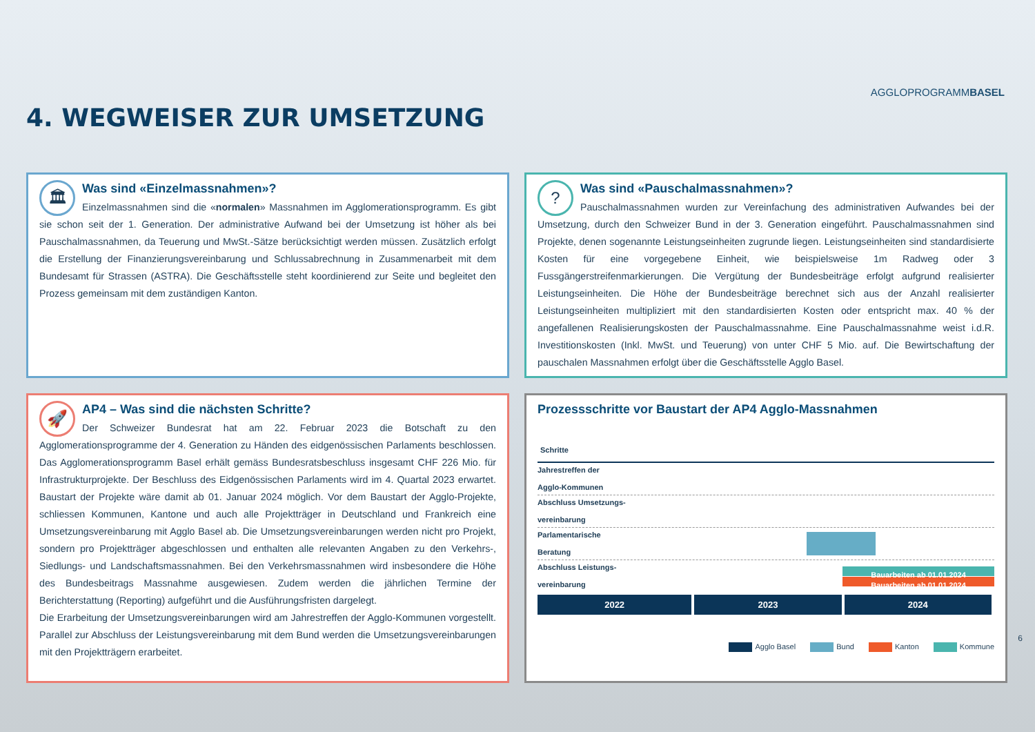4. WEGWEISER ZUR UMSETZUNG
AGGLOPROGRAMMBASEL
🏛
Was sind «Einzelmassnahmen»?
Einzelmassnahmen sind die «normalen» Massnahmen im Agglomerationsprogramm. Es gibt sie schon seit der 1. Generation. Der administrative Aufwand bei der Umsetzung ist höher als bei Pauschalmassnahmen, da Teuerung und MwSt.-Sätze berücksichtigt werden müssen. Zusätzlich erfolgt die Erstellung der Finanzierungsvereinbarung und Schlussabrechnung in Zusammenarbeit mit dem Bundesamt für Strassen (ASTRA). Die Geschäftsstelle steht koordinierend zur Seite und begleitet den Prozess gemeinsam mit dem zuständigen Kanton.
?
Was sind «Pauschalmassnahmen»?
Pauschalmassnahmen wurden zur Vereinfachung des administrativen Aufwandes bei der Umsetzung, durch den Schweizer Bund in der 3. Generation eingeführt. Pauschalmassnahmen sind Projekte, denen sogenannte Leistungseinheiten zugrunde liegen. Leistungseinheiten sind standardisierte Kosten für eine vorgegebene Einheit, wie beispielsweise 1m Radweg oder 3 Fussgängerstreifenmarkierungen. Die Vergütung der Bundesbeiträge erfolgt aufgrund realisierter Leistungseinheiten. Die Höhe der Bundesbeiträge berechnet sich aus der Anzahl realisierter Leistungseinheiten multipliziert mit den standardisierten Kosten oder entspricht max. 40 % der angefallenen Realisierungskosten der Pauschalmassnahme. Eine Pauschalmassnahme weist i.d.R. Investitionskosten (Inkl. MwSt. und Teuerung) von unter CHF 5 Mio. auf. Die Bewirtschaftung der pauschalen Massnahmen erfolgt über die Geschäftsstelle Agglo Basel.
🚀
AP4 – Was sind die nächsten Schritte?
Der Schweizer Bundesrat hat am 22. Februar 2023 die Botschaft zu den Agglomerationsprogramme der 4. Generation zu Händen des eidgenössischen Parlaments beschlossen. Das Agglomerationsprogramm Basel erhält gemäss Bundesratsbeschluss insgesamt CHF 226 Mio. für Infrastrukturprojekte. Der Beschluss des Eidgenössischen Parlaments wird im 4. Quartal 2023 erwartet. Baustart der Projekte wäre damit ab 01. Januar 2024 möglich. Vor dem Baustart der Agglo-Projekte, schliessen Kommunen, Kantone und auch alle Projektträger in Deutschland und Frankreich eine Umsetzungsvereinbarung mit Agglo Basel ab. Die Umsetzungsvereinbarungen werden nicht pro Projekt, sondern pro Projektträger abgeschlossen und enthalten alle relevanten Angaben zu den Verkehrs-, Siedlungs- und Landschaftsmassnahmen. Bei den Verkehrsmassnahmen wird insbesondere die Höhe des Bundesbeitrags Massnahme ausgewiesen. Zudem werden die jährlichen Termine der Berichterstattung (Reporting) aufgeführt und die Ausführungsfristen dargelegt.
Die Erarbeitung der Umsetzungsvereinbarungen wird am Jahrestreffen der Agglo-Kommunen vorgestellt. Parallel zur Abschluss der Leistungsvereinbarung mit dem Bund werden die Umsetzungsvereinbarungen mit den Projektträgern erarbeitet.
Prozessschritte vor Baustart der AP4 Agglo-Massnahmen
Schritte
Jahrestreffen der
Agglo-Kommunen
Abschluss Umsetzungs-
vereinbarung
Parlamentarische
Beratung
Abschluss Leistungs-
vereinbarung
Bauarbeiten ab 01.01.2024
Bauarbeiten ab 01.01.2024
2022 2023 2024
Agglo Basel Bund Kanton Kommune
6